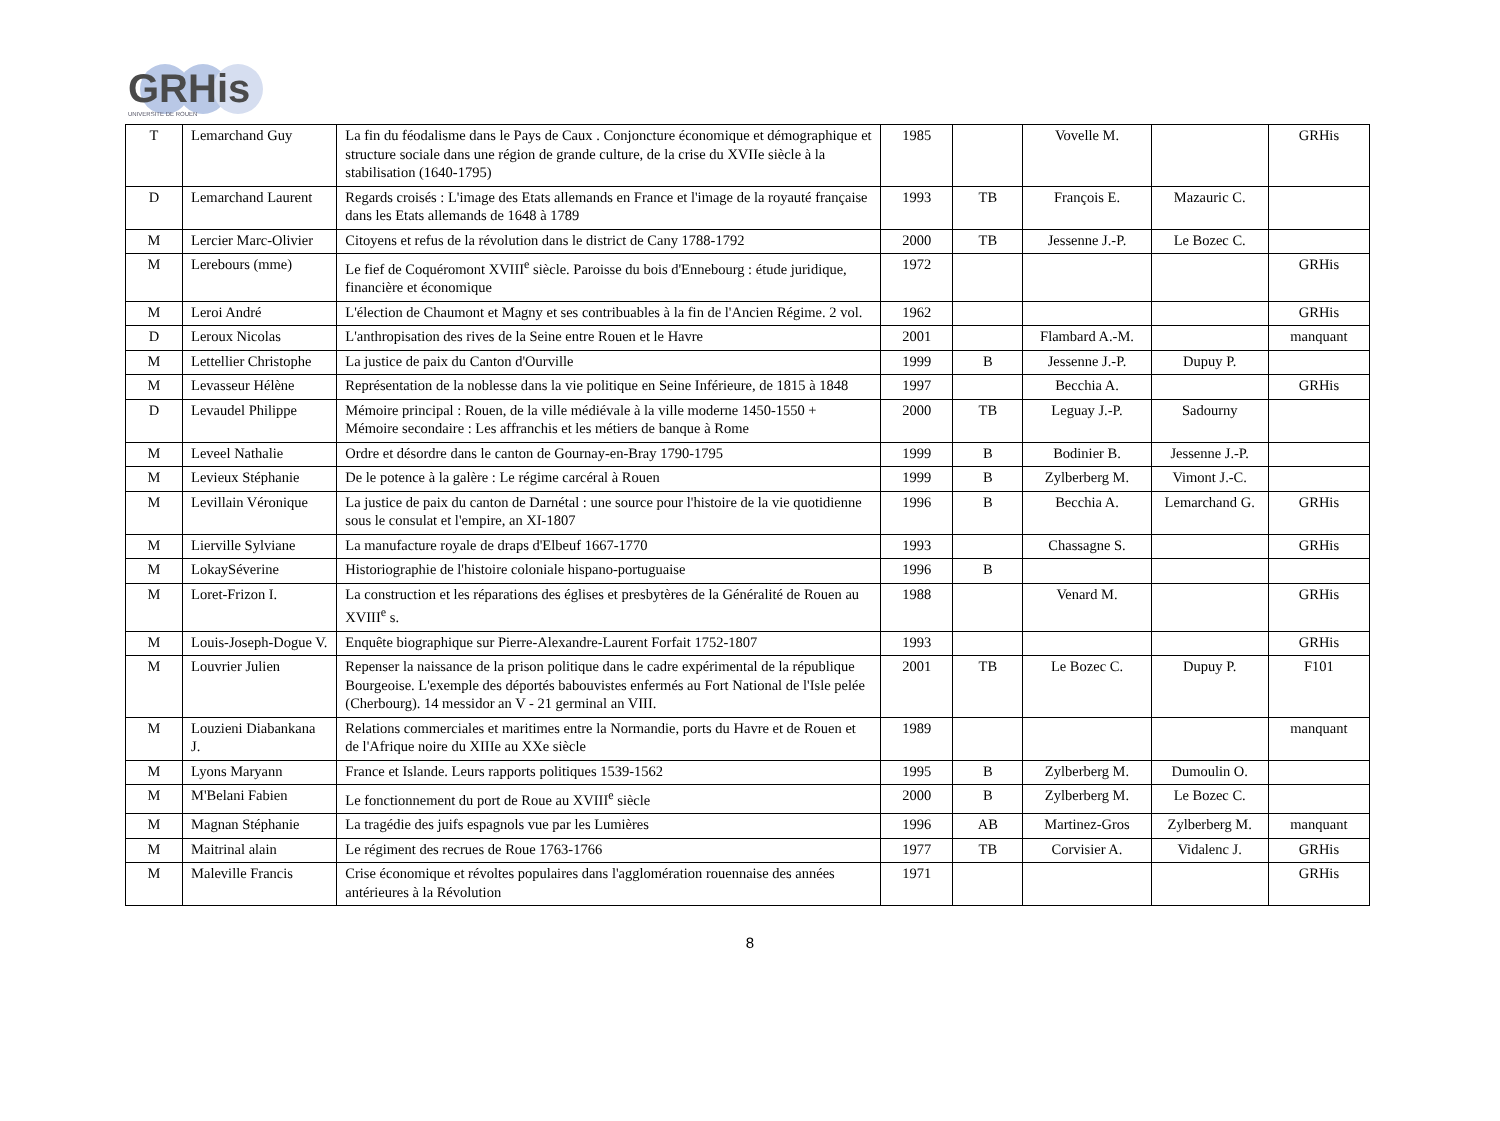GRHis
UNIVERSITE DE ROUEN
| T | Lemarchand Guy | La fin du féodalisme dans le Pays de Caux . Conjoncture économique et démographique et structure sociale dans une région de grande culture, de la crise du XVIIe siècle à la stabilisation (1640-1795) | 1985 | | Vovelle M. | | GRHis |
| D | Lemarchand Laurent | Regards croisés : L'image des Etats allemands en France et l'image de la royauté française dans les Etats allemands de 1648 à 1789 | 1993 | TB | François E. | Mazauric C. | |
| M | Lercier Marc-Olivier | Citoyens et refus de la révolution dans le district de Cany 1788-1792 | 2000 | TB | Jessenne J.-P. | Le Bozec C. | |
| M | Lerebours (mme) | Le fief de Coquéromont XVIII<sup>e</sup> siècle. Paroisse du bois d'Ennebourg : étude juridique, financière et économique | 1972 | | | | GRHis |
| M | Leroi André | L'élection de Chaumont et Magny et ses contribuables à la fin de l'Ancien Régime. 2 vol. | 1962 | | | | GRHis |
| D | Leroux Nicolas | L'anthropisation des rives de la Seine entre Rouen et le Havre | 2001 | | Flambard A.-M. | | manquant |
| M | Lettellier Christophe | La justice de paix du Canton d'Ourville | 1999 | B | Jessenne J.-P. | Dupuy P. | |
| M | Levasseur Hélène | Représentation de la noblesse dans la vie politique en Seine Inférieure, de 1815 à 1848 | 1997 | | Becchia A. | | GRHis |
| D | Levaudel Philippe | Mémoire principal : Rouen, de la ville médiévale à la ville moderne 1450-1550 + Mémoire secondaire : Les affranchis et les métiers de banque à Rome | 2000 | TB | Leguay J.-P. | Sadourny | |
| M | Leveel Nathalie | Ordre et désordre dans le canton de Gournay-en-Bray 1790-1795 | 1999 | B | Bodinier B. | Jessenne J.-P. | |
| M | Levieux Stéphanie | De le potence à la galère : Le régime carcéral à Rouen | 1999 | B | Zylberberg M. | Vimont J.-C. | |
| M | Levillain Véronique | La justice de paix du canton de Darnétal : une source pour l'histoire de la vie quotidienne sous le consulat et l'empire, an XI-1807 | 1996 | B | Becchia A. | Lemarchand G. | GRHis |
| M | Lierville Sylviane | La manufacture royale de draps d'Elbeuf 1667-1770 | 1993 | | Chassagne S. | | GRHis |
| M | LokaySéverine | Historiographie de l'histoire coloniale hispano-portuguaise | 1996 | B | | | |
| M | Loret-Frizon I. | La construction et les réparations des églises et presbytères de la Généralité de Rouen au XVIII<sup>e</sup> s. | 1988 | | Venard M. | | GRHis |
| M | Louis-Joseph-Dogue V. | Enquête biographique sur Pierre-Alexandre-Laurent Forfait 1752-1807 | 1993 | | | | GRHis |
| M | Louvrier Julien | Repenser la naissance de la prison politique dans le cadre expérimental de la république Bourgeoise. L'exemple des déportés babouvistes enfermés au Fort National de l'Isle pelée (Cherbourg). 14 messidor an V - 21 germinal an VIII. | 2001 | TB | Le Bozec C. | Dupuy P. | F101 |
| M | Louzieni Diabankana J. | Relations commerciales et maritimes entre la Normandie, ports du Havre et de Rouen et de l'Afrique noire du XIIIe au XXe siècle | 1989 | | | | manquant |
| M | Lyons Maryann | France et Islande. Leurs rapports politiques 1539-1562 | 1995 | B | Zylberberg M. | Dumoulin O. | |
| M | M'Belani Fabien | Le fonctionnement du port de Roue au XVIII<sup>e</sup> siècle | 2000 | B | Zylberberg M. | Le Bozec C. | |
| M | Magnan Stéphanie | La tragédie des juifs espagnols vue par les Lumières | 1996 | AB | Martinez-Gros | Zylberberg M. | manquant |
| M | Maitrinal alain | Le régiment des recrues de Roue 1763-1766 | 1977 | TB | Corvisier A. | Vidalenc J. | GRHis |
| M | Maleville Francis | Crise économique et révoltes populaires dans l'agglomération rouennaise des années antérieures à la Révolution | 1971 | | | | GRHis |
8